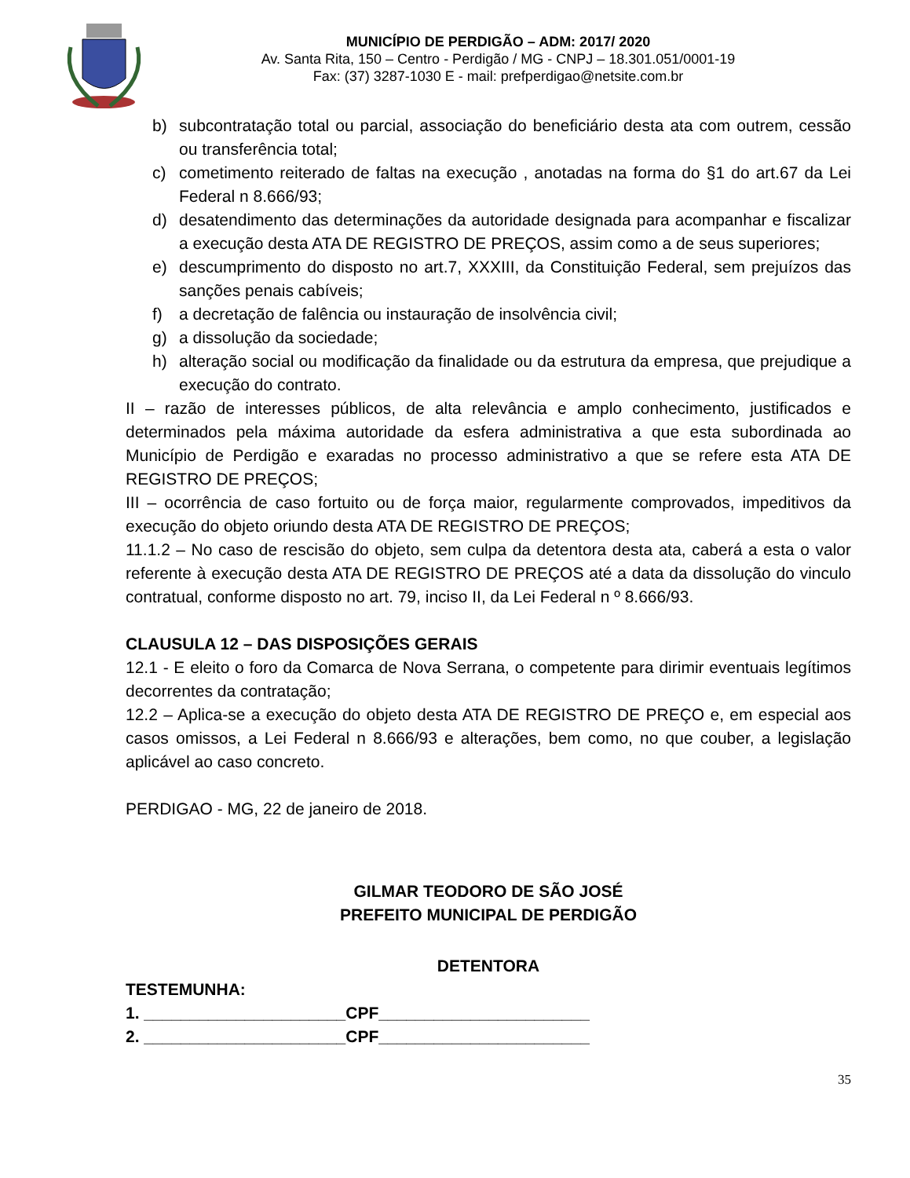MUNICÍPIO DE PERDIGÃO – ADM: 2017/ 2020
Av. Santa Rita, 150 – Centro - Perdigão / MG - CNPJ – 18.301.051/0001-19
Fax: (37) 3287-1030 E - mail: prefperdigao@netsite.com.br
b) subcontratação total ou parcial, associação do beneficiário desta ata com outrem, cessão ou transferência total;
c) cometimento reiterado de faltas na execução , anotadas na forma do §1 do art.67 da Lei Federal n 8.666/93;
d) desatendimento das determinações da autoridade designada para acompanhar e fiscalizar a execução desta ATA DE REGISTRO DE PREÇOS, assim como a de seus superiores;
e) descumprimento do disposto no art.7, XXXIII, da Constituição Federal, sem prejuízos das sanções penais cabíveis;
f) a decretação de falência ou instauração de insolvência civil;
g) a dissolução da sociedade;
h) alteração social ou modificação da finalidade ou da estrutura da empresa, que prejudique a execução do contrato.
II – razão de interesses públicos, de alta relevância e amplo conhecimento, justificados e determinados pela máxima autoridade da esfera administrativa a que esta subordinada ao Município de Perdigão e exaradas no processo administrativo a que se refere esta ATA DE REGISTRO DE PREÇOS;
III – ocorrência de caso fortuito ou de força maior, regularmente comprovados, impeditivos da execução do objeto oriundo desta ATA DE REGISTRO DE PREÇOS;
11.1.2 – No caso de rescisão do objeto, sem culpa da detentora desta ata, caberá a esta o valor referente à execução desta ATA DE REGISTRO DE PREÇOS até a data da dissolução do vinculo contratual, conforme disposto no art. 79, inciso II, da Lei Federal n º 8.666/93.
CLAUSULA 12 – DAS DISPOSIÇÕES GERAIS
12.1 - E eleito o foro da Comarca de Nova Serrana, o competente para dirimir eventuais legítimos decorrentes da contratação;
12.2 – Aplica-se a execução do objeto desta ATA DE REGISTRO DE PREÇO e, em especial aos casos omissos, a Lei Federal n 8.666/93 e alterações, bem como, no que couber, a legislação aplicável ao caso concreto.
PERDIGAO - MG, 22 de janeiro de 2018.
GILMAR TEODORO DE SÃO JOSÉ
PREFEITO MUNICIPAL DE PERDIGÃO
DETENTORA
TESTEMUNHA:
1. ______________________CPF_______________________
2. ______________________CPF_______________________
35